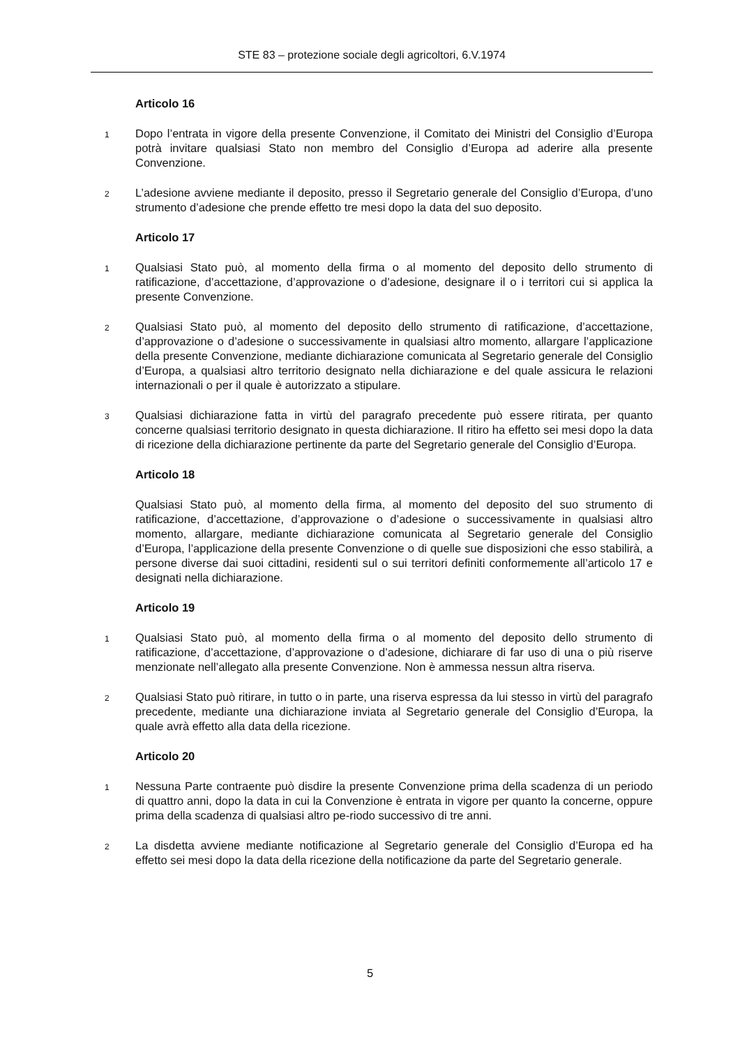STE 83 – protezione sociale degli agricoltori, 6.V.1974
Articolo 16
1 Dopo l’entrata in vigore della presente Convenzione, il Comitato dei Ministri del Consiglio d’Europa potrà invitare qualsiasi Stato non membro del Consiglio d’Europa ad aderire alla presente Convenzione.
2 L’adesione avviene mediante il deposito, presso il Segretario generale del Consiglio d’Europa, d’uno strumento d’adesione che prende effetto tre mesi dopo la data del suo deposito.
Articolo 17
1 Qualsiasi Stato può, al momento della firma o al momento del deposito dello strumento di ratificazione, d’accettazione, d’approvazione o d’adesione, designare il o i territori cui si applica la presente Convenzione.
2 Qualsiasi Stato può, al momento del deposito dello strumento di ratificazione, d’accettazione, d’approvazione o d’adesione o successivamente in qualsiasi altro momento, allargare l’applicazione della presente Convenzione, mediante dichiarazione comunicata al Segretario generale del Consiglio d’Europa, a qualsiasi altro territorio designato nella dichiarazione e del quale assicura le relazioni internazionali o per il quale è autorizzato a stipulare.
3 Qualsiasi dichiarazione fatta in virtù del paragrafo precedente può essere ritirata, per quanto concerne qualsiasi territorio designato in questa dichiarazione. Il ritiro ha effetto sei mesi dopo la data di ricezione della dichiarazione pertinente da parte del Segretario generale del Consiglio d’Europa.
Articolo 18
Qualsiasi Stato può, al momento della firma, al momento del deposito del suo strumento di ratificazione, d’accettazione, d’approvazione o d’adesione o successivamente in qualsiasi altro momento, allargare, mediante dichiarazione comunicata al Segretario generale del Consiglio d’Europa, l’applicazione della presente Convenzione o di quelle sue disposizioni che esso stabilirà, a persone diverse dai suoi cittadini, residenti sul o sui territori definiti conformemente all’articolo 17 e designati nella dichiarazione.
Articolo 19
1 Qualsiasi Stato può, al momento della firma o al momento del deposito dello strumento di ratificazione, d’accettazione, d’approvazione o d’adesione, dichiarare di far uso di una o più riserve menzionate nell’allegato alla presente Convenzione. Non è ammessa nessun altra riserva.
2 Qualsiasi Stato può ritirare, in tutto o in parte, una riserva espressa da lui stesso in virtù del paragrafo precedente, mediante una dichiarazione inviata al Segretario generale del Consiglio d’Europa, la quale avrà effetto alla data della ricezione.
Articolo 20
1 Nessuna Parte contraente può disdire la presente Convenzione prima della scadenza di un periodo di quattro anni, dopo la data in cui la Convenzione è entrata in vigore per quanto la concerne, oppure prima della scadenza di qualsiasi altro pe-riodo successivo di tre anni.
2 La disdetta avviene mediante notificazione al Segretario generale del Consiglio d’Europa ed ha effetto sei mesi dopo la data della ricezione della notificazione da parte del Segretario generale.
5